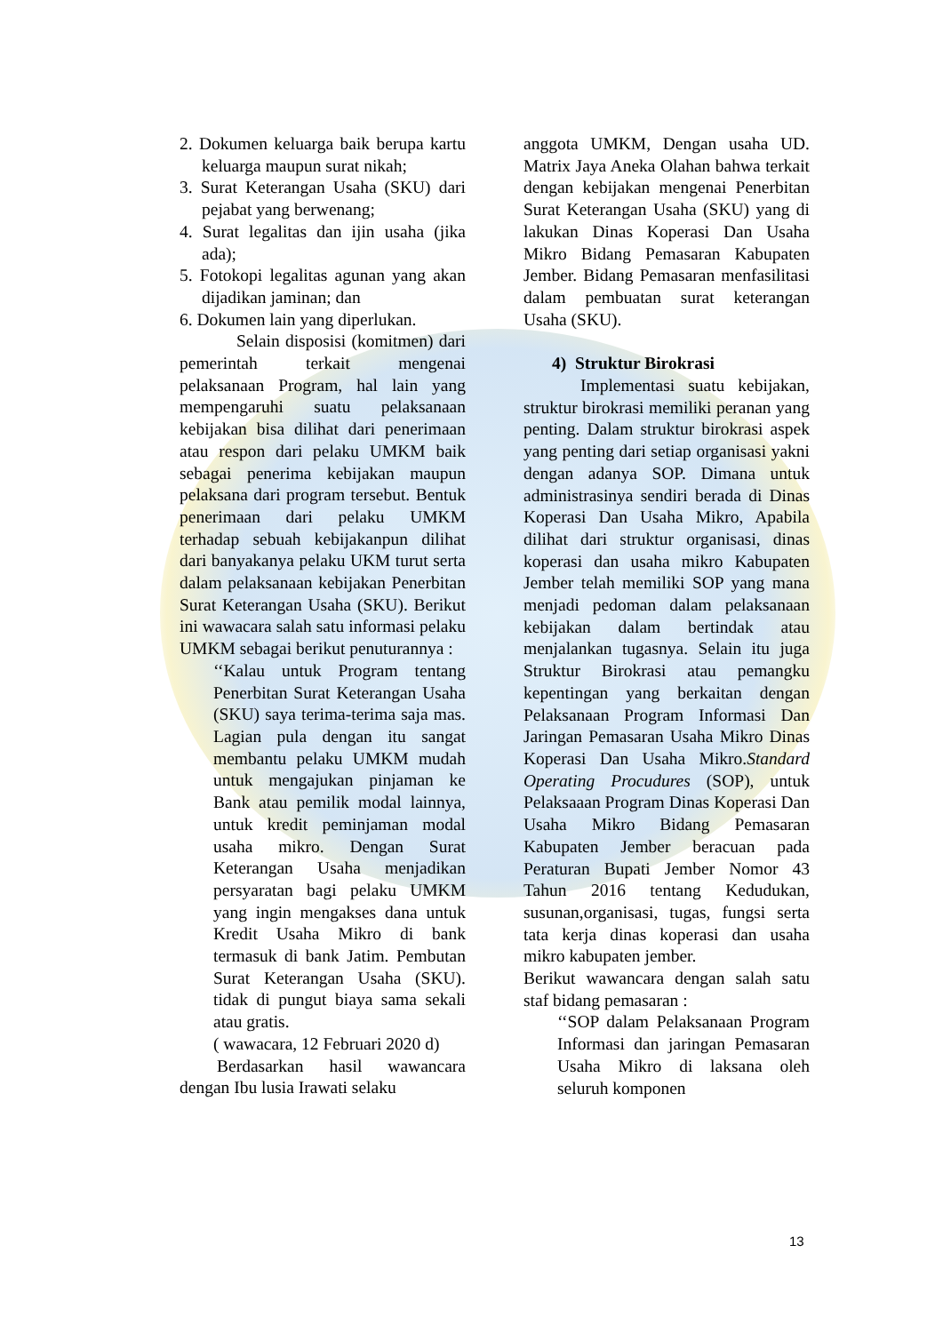2. Dokumen keluarga baik berupa kartu keluarga maupun surat nikah;
3. Surat Keterangan Usaha (SKU) dari pejabat yang berwenang;
4. Surat legalitas dan ijin usaha (jika ada);
5. Fotokopi legalitas agunan yang akan dijadikan jaminan; dan
6. Dokumen lain yang diperlukan.
Selain disposisi (komitmen) dari pemerintah terkait mengenai pelaksanaan Program, hal lain yang mempengaruhi suatu pelaksanaan kebijakan bisa dilihat dari penerimaan atau respon dari pelaku UMKM baik sebagai penerima kebijakan maupun pelaksana dari program tersebut. Bentuk penerimaan dari pelaku UMKM terhadap sebuah kebijakanpun dilihat dari banyakanya pelaku UKM turut serta dalam pelaksanaan kebijakan Penerbitan Surat Keterangan Usaha (SKU). Berikut ini wawacara salah satu informasi pelaku UMKM sebagai berikut penuturannya :
‘‘Kalau untuk Program tentang Penerbitan Surat Keterangan Usaha (SKU) saya terima-terima saja mas. Lagian pula dengan itu sangat membantu pelaku UMKM mudah untuk mengajukan pinjaman ke Bank atau pemilik modal lainnya, untuk kredit peminjaman modal usaha mikro. Dengan Surat Keterangan Usaha menjadikan persyaratan bagi pelaku UMKM yang ingin mengakses dana untuk Kredit Usaha Mikro di bank termasuk di bank Jatim. Pembutan Surat Keterangan Usaha (SKU). tidak di pungut biaya sama sekali atau gratis.
( wawacara, 12 Februari 2020 d)
Berdasarkan hasil wawancara dengan Ibu lusia Irawati selaku
anggota UMKM, Dengan usaha UD. Matrix Jaya Aneka Olahan bahwa terkait dengan kebijakan mengenai Penerbitan Surat Keterangan Usaha (SKU) yang di lakukan Dinas Koperasi Dan Usaha Mikro Bidang Pemasaran Kabupaten Jember. Bidang Pemasaran menfasilitasi dalam pembuatan surat keterangan Usaha (SKU).
4) Struktur Birokrasi
Implementasi suatu kebijakan, struktur birokrasi memiliki peranan yang penting. Dalam struktur birokrasi aspek yang penting dari setiap organisasi yakni dengan adanya SOP. Dimana untuk administrasinya sendiri berada di Dinas Koperasi Dan Usaha Mikro, Apabila dilihat dari struktur organisasi, dinas koperasi dan usaha mikro Kabupaten Jember telah memiliki SOP yang mana menjadi pedoman dalam pelaksanaan kebijakan dalam bertindak atau menjalankan tugasnya. Selain itu juga Struktur Birokrasi atau pemangku kepentingan yang berkaitan dengan Pelaksanaan Program Informasi Dan Jaringan Pemasaran Usaha Mikro Dinas Koperasi Dan Usaha Mikro.Standard Operating Procudures (SOP), untuk Pelaksaaan Program Dinas Koperasi Dan Usaha Mikro Bidang Pemasaran Kabupaten Jember beracuan pada Peraturan Bupati Jember Nomor 43 Tahun 2016 tentang Kedudukan, susunan,organisasi, tugas, fungsi serta tata kerja dinas koperasi dan usaha mikro kabupaten jember.
Berikut wawancara dengan salah satu staf bidang pemasaran :
‘‘SOP dalam Pelaksanaan Program Informasi dan jaringan Pemasaran Usaha Mikro di laksana oleh seluruh komponen
13